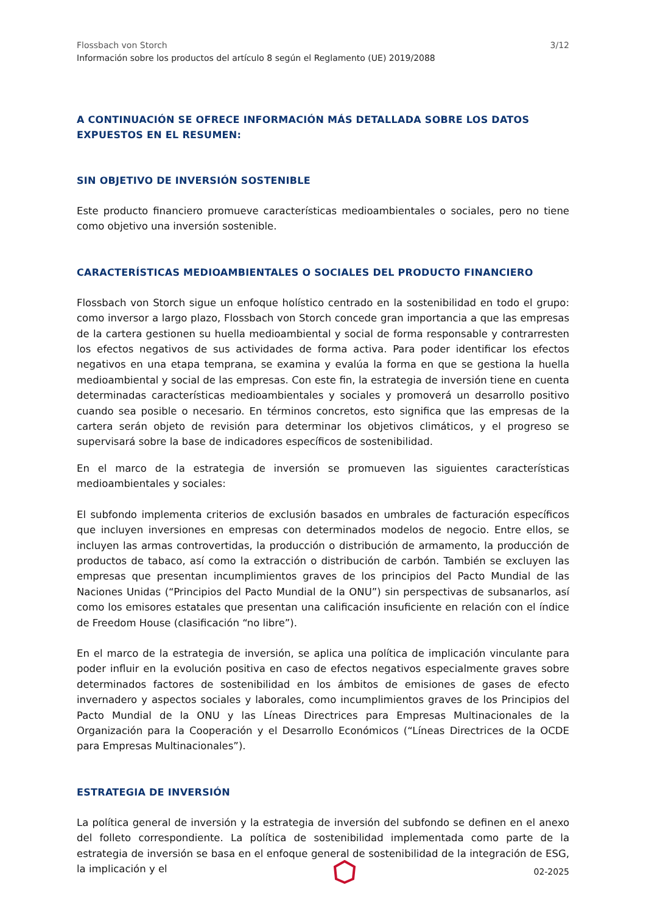Flossbach von Storch
Información sobre los productos del artículo 8 según el Reglamento (UE) 2019/2088
3/12
A CONTINUACIÓN SE OFRECE INFORMACIÓN MÁS DETALLADA SOBRE LOS DATOS EXPUESTOS EN EL RESUMEN:
SIN OBJETIVO DE INVERSIÓN SOSTENIBLE
Este producto financiero promueve características medioambientales o sociales, pero no tiene como objetivo una inversión sostenible.
CARACTERÍSTICAS MEDIOAMBIENTALES O SOCIALES DEL PRODUCTO FINANCIERO
Flossbach von Storch sigue un enfoque holístico centrado en la sostenibilidad en todo el grupo: como inversor a largo plazo, Flossbach von Storch concede gran importancia a que las empresas de la cartera gestionen su huella medioambiental y social de forma responsable y contrarresten los efectos negativos de sus actividades de forma activa. Para poder identificar los efectos negativos en una etapa temprana, se examina y evalúa la forma en que se gestiona la huella medioambiental y social de las empresas. Con este fin, la estrategia de inversión tiene en cuenta determinadas características medioambientales y sociales y promoverá un desarrollo positivo cuando sea posible o necesario. En términos concretos, esto significa que las empresas de la cartera serán objeto de revisión para determinar los objetivos climáticos, y el progreso se supervisará sobre la base de indicadores específicos de sostenibilidad.
En el marco de la estrategia de inversión se promueven las siguientes características medioambientales y sociales:
El subfondo implementa criterios de exclusión basados en umbrales de facturación específicos que incluyen inversiones en empresas con determinados modelos de negocio. Entre ellos, se incluyen las armas controvertidas, la producción o distribución de armamento, la producción de productos de tabaco, así como la extracción o distribución de carbón. También se excluyen las empresas que presentan incumplimientos graves de los principios del Pacto Mundial de las Naciones Unidas (“Principios del Pacto Mundial de la ONU”) sin perspectivas de subsanarlos, así como los emisores estatales que presentan una calificación insuficiente en relación con el índice de Freedom House (clasificación “no libre”).
En el marco de la estrategia de inversión, se aplica una política de implicación vinculante para poder influir en la evolución positiva en caso de efectos negativos especialmente graves sobre determinados factores de sostenibilidad en los ámbitos de emisiones de gases de efecto invernadero y aspectos sociales y laborales, como incumplimientos graves de los Principios del Pacto Mundial de la ONU y las Líneas Directrices para Empresas Multinacionales de la Organización para la Cooperación y el Desarrollo Económicos (“Líneas Directrices de la OCDE para Empresas Multinacionales”).
ESTRATEGIA DE INVERSIÓN
La política general de inversión y la estrategia de inversión del subfondo se definen en el anexo del folleto correspondiente. La política de sostenibilidad implementada como parte de la estrategia de inversión se basa en el enfoque general de sostenibilidad de la integración de ESG, la implicación y el
02-2025